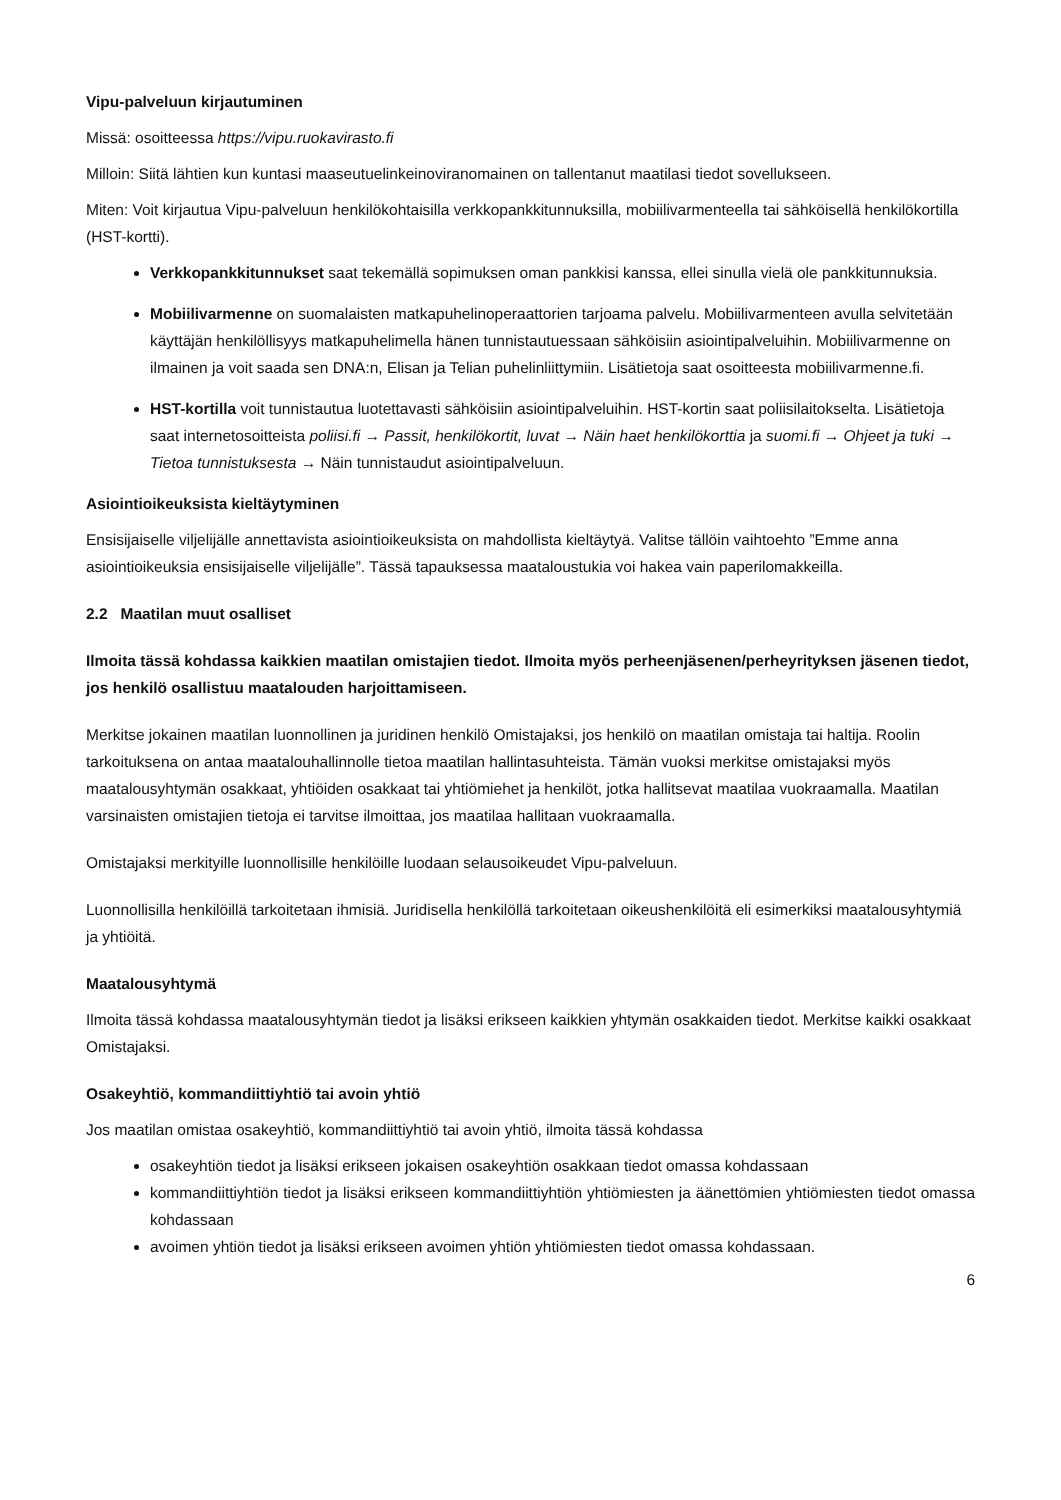Vipu-palveluun kirjautuminen
Missä: osoitteessa https://vipu.ruokavirasto.fi
Milloin: Siitä lähtien kun kuntasi maaseutuelinkeinoviranomainen on tallentanut maatilasi tiedot sovellukseen.
Miten: Voit kirjautua Vipu-palveluun henkilökohtaisilla verkkopankkitunnuksilla, mobiilivarmenteella tai sähköisellä henkilökortilla (HST-kortti).
Verkkopankkitunnukset saat tekemällä sopimuksen oman pankkisi kanssa, ellei sinulla vielä ole pankkitunnuksia.
Mobiilivarmenne on suomalaisten matkapuhelinoperaattorien tarjoama palvelu. Mobiilivarmenteen avulla selvitetään käyttäjän henkilöllisyys matkapuhelimella hänen tunnistautuessaan sähköisiin asiointipalveluihin. Mobiilivarmenne on ilmainen ja voit saada sen DNA:n, Elisan ja Telian puhelinliittymiin. Lisätietoja saat osoitteesta mobiilivarmenne.fi.
HST-kortilla voit tunnistautua luotettavasti sähköisiin asiointipalveluihin. HST-kortin saat poliisilaitokselta. Lisätietoja saat internetosoitteista poliisi.fi → Passit, henkilökortit, luvat → Näin haet henkilökorttia ja suomi.fi → Ohjeet ja tuki → Tietoa tunnistuksesta → Näin tunnistaudut asiointipalveluun.
Asiointioikeuksista kieltäytyminen
Ensisijaiselle viljelijälle annettavista asiointioikeuksista on mahdollista kieltäytyä. Valitse tällöin vaihtoehto ”Emme anna asiointioikeuksia ensisijaiselle viljelijälle”. Tässä tapauksessa maataloustukia voi hakea vain paperilomakkeilla.
2.2 Maatilan muut osalliset
Ilmoita tässä kohdassa kaikkien maatilan omistajien tiedot. Ilmoita myös perheenjäsenen/perheyrityksen jäsenen tiedot, jos henkilö osallistuu maatalouden harjoittamiseen.
Merkitse jokainen maatilan luonnollinen ja juridinen henkilö Omistajaksi, jos henkilö on maatilan omistaja tai haltija. Roolin tarkoituksena on antaa maatalouhallinnolle tietoa maatilan hallintasuhteista. Tämän vuoksi merkitse omistajaksi myös maatalousyhtymän osakkaat, yhtiöiden osakkaat tai yhtiömiehet ja henkilöt, jotka hallitsevat maatilaa vuokraamalla. Maatilan varsinaisten omistajien tietoja ei tarvitse ilmoittaa, jos maatilaa hallitaan vuokraamalla.
Omistajaksi merkityille luonnollisille henkilöille luodaan selausoikeudet Vipu-palveluun.
Luonnollisilla henkilöillä tarkoitetaan ihmisiä. Juridisella henkilöllä tarkoitetaan oikeushenkilöitä eli esimerkiksi maatalousyhtymiä ja yhtiöitä.
Maatalousyhtymä
Ilmoita tässä kohdassa maatalousyhtymän tiedot ja lisäksi erikseen kaikkien yhtymän osakkaiden tiedot. Merkitse kaikki osakkaat Omistajaksi.
Osakeyhtiö, kommandiittiyhtiö tai avoin yhtiö
Jos maatilan omistaa osakeyhtiö, kommandiittiyhtiö tai avoin yhtiö, ilmoita tässä kohdassa
osakeyhtiön tiedot ja lisäksi erikseen jokaisen osakeyhtiön osakkaan tiedot omassa kohdassaan
kommandiittiyhtiön tiedot ja lisäksi erikseen kommandiittiyhtiön yhtiömiesten ja äänettömien yhtiömiesten tiedot omassa kohdassaan
avoimen yhtiön tiedot ja lisäksi erikseen avoimen yhtiön yhtiömiesten tiedot omassa kohdassaan.
6